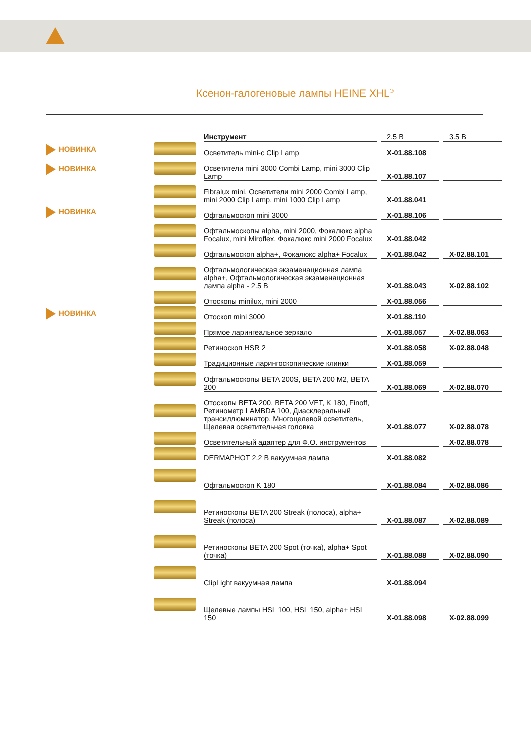Ксенон-галогеновые лампы HEINE XHL<sup>®</sup>
| | | Инструмент | | 2.5 В | | 3.5 В |
| НОВИНКА | | Осветитель mini-c Clip Lamp | | X-01.88.108 | | |
| НОВИНКА | | Осветители mini 3000 Combi Lamp, mini 3000 Clip Lamp | | X-01.88.107 | | |
| | | Fibralux mini, Осветители mini 2000 Combi Lamp, mini 2000 Clip Lamp, mini 1000 Clip Lamp | | X-01.88.041 | | |
| НОВИНКА | | Офтальмоскоп mini 3000 | | X-01.88.106 | | |
| | | Офтальмоскопы alpha, mini 2000, Фокалюкс alpha Focalux, mini Miroflex, Фокалюкс mini 2000 Focalux | | X-01.88.042 | | |
| | | Офтальмоскоп alpha+, Фокалюкс alpha+ Focalux | | X-01.88.042 | | X-02.88.101 |
| | | Офтальмологическая экзаменационная лампа alpha+, Офтальмологическая экзаменационная лампа alpha - 2.5 В | | X-01.88.043 | | X-02.88.102 |
| | | Отоскопы minilux, mini 2000 | | X-01.88.056 | | |
| НОВИНКА | | Отоскоп mini 3000 | | X-01.88.110 | | |
| | | Прямое ларингеальное зеркало | | X-01.88.057 | | X-02.88.063 |
| | | Ретиноскоп HSR 2 | | X-01.88.058 | | X-02.88.048 |
| | | Традиционные ларингоскопические клинки | | X-01.88.059 | | |
| | | Офтальмоскопы BETA 200S, BETA 200 M2, BETA 200 | | X-01.88.069 | | X-02.88.070 |
| | | Отоскопы BETA 200, BETA 200 VET, K 180, Finoff, Ретинометр LAMBDA 100, Диасклеральный трансиллюминатор, Многоцелевой осветитель, Щелевая осветительная головка | | X-01.88.077 | | X-02.88.078 |
| | | Осветительный адаптер для Ф.О. инструментов | | | | X-02.88.078 |
| | | DERMAPHOT 2.2 В вакуумная лампа | | X-01.88.082 | | |
| | | Офтальмоскоп K 180 | | X-01.88.084 | | X-02.88.086 |
| | | Ретиноскопы BETA 200 Streak (полоса), alpha+ Streak (полоса) | | X-01.88.087 | | X-02.88.089 |
| | | Ретиноскопы BETA 200 Spot (точка), alpha+ Spot (точка) | | X-01.88.088 | | X-02.88.090 |
| | | ClipLight вакуумная лампа | | X-01.88.094 | | |
| | | Щелевые лампы HSL 100, HSL 150, alpha+ HSL 150 | | X-01.88.098 | | X-02.88.099 |